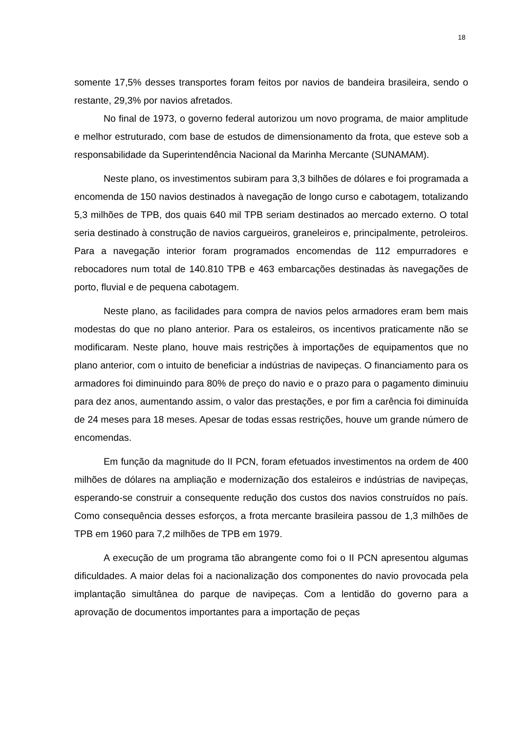18
somente 17,5% desses transportes foram feitos por navios de bandeira brasileira, sendo o restante, 29,3% por navios afretados.
No final de 1973, o governo federal autorizou um novo programa, de maior amplitude e melhor estruturado, com base de estudos de dimensionamento da frota, que esteve sob a responsabilidade da Superintendência Nacional da Marinha Mercante (SUNAMAM).
Neste plano, os investimentos subiram para 3,3 bilhões de dólares e foi programada a encomenda de 150 navios destinados à navegação de longo curso e cabotagem, totalizando 5,3 milhões de TPB, dos quais 640 mil TPB seriam destinados ao mercado externo. O total seria destinado à construção de navios cargueiros, graneleiros e, principalmente, petroleiros. Para a navegação interior foram programados encomendas de 112 empurradores e rebocadores num total de 140.810 TPB e 463 embarcações destinadas às navegações de porto, fluvial e de pequena cabotagem.
Neste plano, as facilidades para compra de navios pelos armadores eram bem mais modestas do que no plano anterior. Para os estaleiros, os incentivos praticamente não se modificaram. Neste plano, houve mais restrições à importações de equipamentos que no plano anterior, com o intuito de beneficiar a indústrias de navipeças. O financiamento para os armadores foi diminuindo para 80% de preço do navio e o prazo para o pagamento diminuiu para dez anos, aumentando assim, o valor das prestações, e por fim a carência foi diminuída de 24 meses para 18 meses. Apesar de todas essas restrições, houve um grande número de encomendas.
Em função da magnitude do II PCN, foram efetuados investimentos na ordem de 400 milhões de dólares na ampliação e modernização dos estaleiros e indústrias de navipeças, esperando-se construir a consequente redução dos custos dos navios construídos no país. Como consequência desses esforços, a frota mercante brasileira passou de 1,3 milhões de TPB em 1960 para 7,2 milhões de TPB em 1979.
A execução de um programa tão abrangente como foi o II PCN apresentou algumas dificuldades. A maior delas foi a nacionalização dos componentes do navio provocada pela implantação simultânea do parque de navipeças. Com a lentidão do governo para a aprovação de documentos importantes para a importação de peças